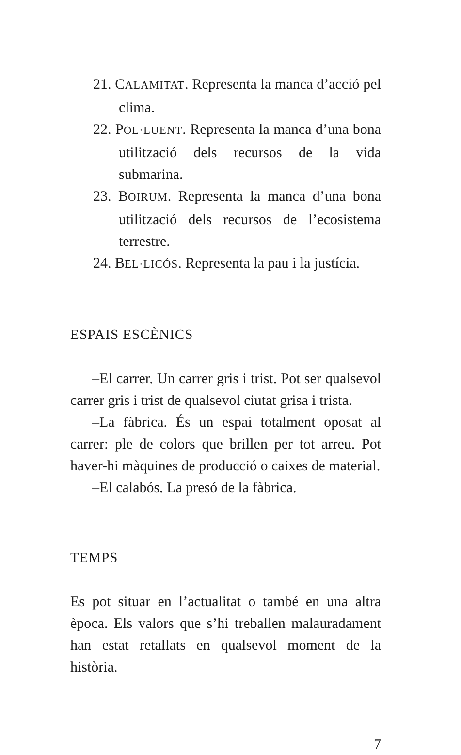21. CALAMITAT. Representa la manca d’acció pel clima.
22. POL·LUENT. Representa la manca d’una bona utilització dels recursos de la vida submarina.
23. BOIRUM. Representa la manca d’una bona utilització dels recursos de l’ecosistema terrestre.
24. BEL·LICÓS. Representa la pau i la justícia.
ESPAIS ESCÈNICS
–El carrer. Un carrer gris i trist. Pot ser qualsevol carrer gris i trist de qualsevol ciutat grisa i trista.
–La fàbrica. És un espai totalment oposat al carrer: ple de colors que brillen per tot arreu. Pot haver-hi màquines de producció o caixes de material.
–El calabós. La presó de la fàbrica.
TEMPS
Es pot situar en l’actualitat o també en una altra època. Els valors que s’hi treballen malauradament han estat retallats en qualsevol moment de la història.
7